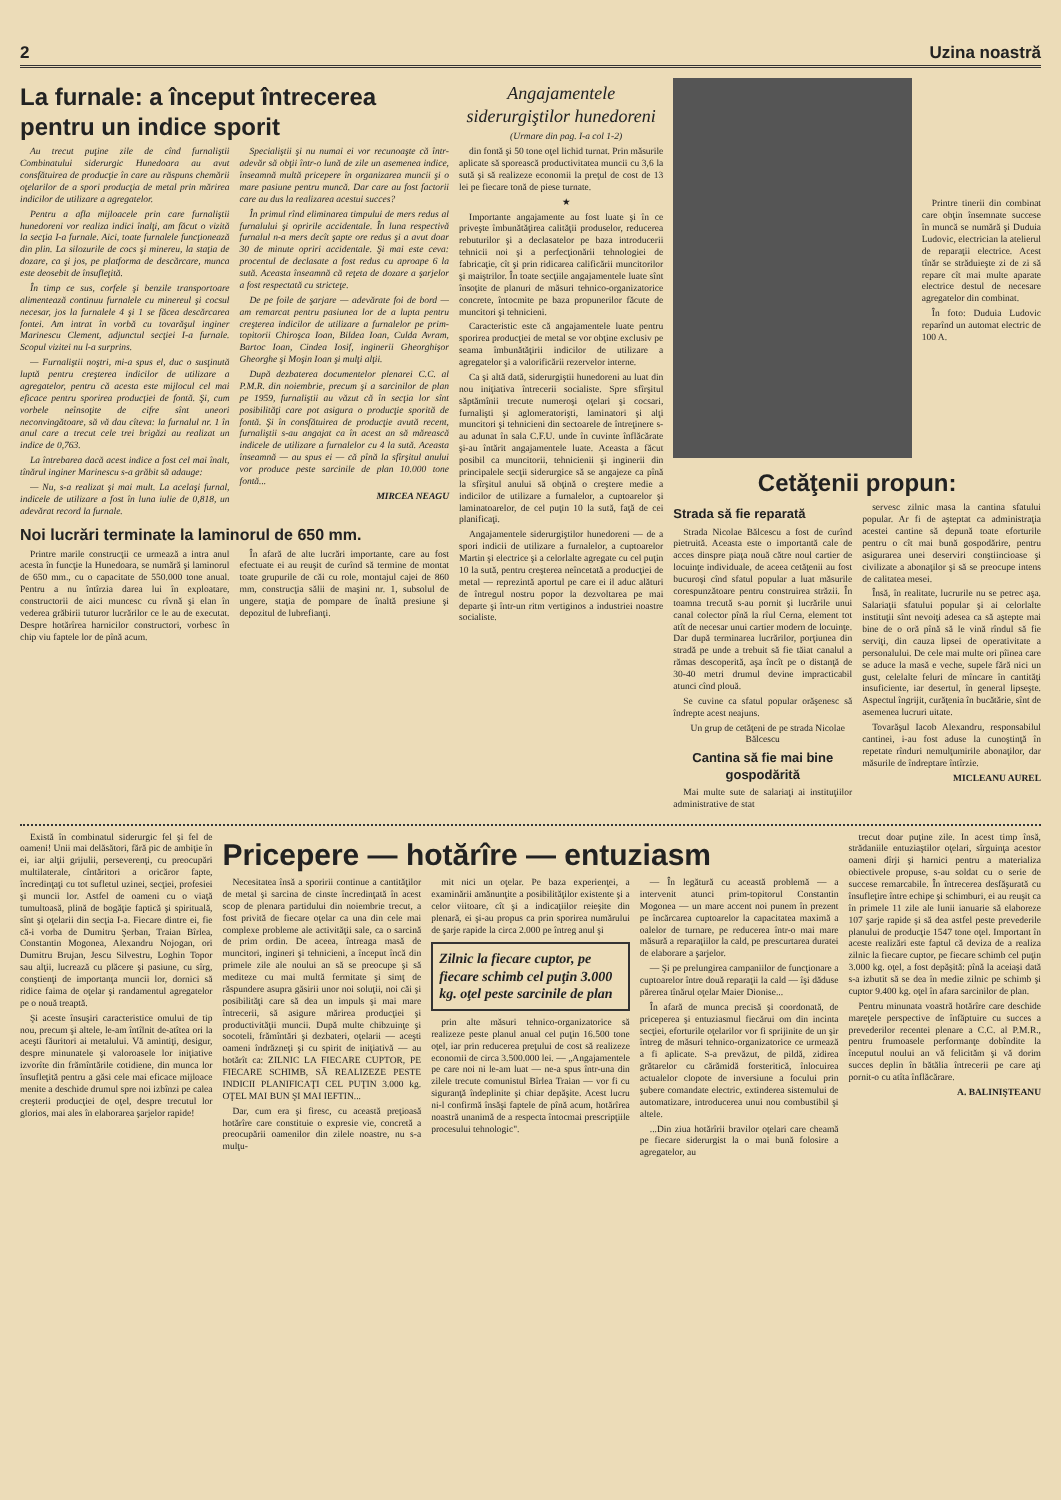2 Uzina noastră
La furnale: a început întrecerea pentru un indice sporit
Au trecut puţine zile de cînd furnaliştii Combinatului siderurgic Hunedoara au avut consfătuirea de producţie în care au răspuns chemării oţelarilor de a spori producţia de metal prin mărirea indicilor de utilizare a agregatelor.
Pentru a afla mijloacele prin care furnaliştii hunedoreni vor realiza indici înalţi, am făcut o vizită la secţia I-a furnale. Aici, toate furnalele funcţionează din plin. La silozurile de cocs şi minereu, la staţia de dozare, ca şi jos, pe platforma de descărcare, munca este deosebit de însufleţită.
În timp ce sus, corfele şi benzile transportoare alimentează continuu furnalele cu minereul şi cocsul necesar, jos la furnalele 4 şi 1 se făcea descărcarea fontei. Am intrat în vorbă cu tovarăşul inginer Marinescu Clement, adjunctul secţiei I-a furnale. Scopul vizitei nu l-a surprins.
— Furnaliştii noştri, mi-a spus el, duc o susţinută luptă pentru creşterea indicilor de utilizare a agregatelor, pentru că acesta este mijlocul cel mai eficace pentru sporirea producţiei de fontă. Şi, cum vorbele neînsoţite de cifre sînt uneori neconvingătoare, să vă dau cîteva: la furnalul nr. 1 în anul care a trecut cele trei brigăzi au realizat un indice de 0,763.
La întrebarea dacă acest indice a fost cel mai înalt, tînărul inginer Marinescu s-a grăbit să adauge:
— Nu, s-a realizat şi mai mult. La acelaşi furnal, indicele de utilizare a fost în luna iulie de 0,818, un adevărat record la furnale.
Specialiştii şi nu numai ei vor recunoaşte că într-adevăr să obţii într-o lună de zile un asemenea indice, înseamnă multă pricepere în organizarea muncii şi o mare pasiune pentru muncă. Dar care au fost factorii care au dus la realizarea acestui succes?
În primul rînd eliminarea timpului de mers redus al furnalului şi opririle accidentale. În luna respectivă furnalul n-a mers decît şapte ore redus şi a avut doar 30 de minute opriri accidentale. Şi mai este ceva: procentul de declasate a fost redus cu aproape 6 la sută. Aceasta înseamnă că reţeta de dozare a şarjelor a fost respectată cu stricteţe.
De pe foile de şarjare — adevărate foi de bord — am remarcat pentru pasiunea lor de a lupta pentru creşterea indicilor de utilizare a furnalelor pe prim-topitorii Chiroşca Ioan, Bildea Ioan, Culda Avram, Bartoc Ioan, Cindea Iosif, inginerii Gheorghişor Gheorghe şi Moşin Ioan şi mulţi alţii.
După dezbaterea documentelor plenarei C.C. al P.M.R. din noiembrie, precum şi a sarcinilor de plan pe 1959, furnaliştii au văzut că în secţia lor sînt posibilităţi care pot asigura o producţie sporită de fontă. Şi în consfătuirea de producţie avută recent, furnaliştii s-au angajat ca în acest an să mărească indicele de utilizare a furnalelor cu 4 la sută. Aceasta înseamnă — au spus ei — că pînă la sfîrşitul anului vor produce peste sarcinile de plan 10.000 tone fontă...
MIRCEA NEAGU
Noi lucrări terminate la laminorul de 650 mm.
Printre marile construcţii ce urmează a intra anul acesta în funcţie la Hunedoara, se numără şi laminorul de 650 mm., cu o capacitate de 550.000 tone anual. Pentru a nu întîrzia darea lui în exploatare, constructorii de aici muncesc cu rîvnă şi elan în vederea grăbirii tuturor lucrărilor ce le au de executat. Despre hotărîrea harnicilor constructori, vorbesc în chip viu faptele lor de pînă acum.
În afară de alte lucrări importante, care au fost efectuate ei au reuşit de curînd să termine de montat toate grupurile de căi cu role, montajul cajei de 860 mm, construcţia sălii de maşini nr. 1, subsolul de ungere, staţia de pompare de înaltă presiune şi depozitul de lubrefianţi.
Angajamentele siderurgiştilor hunedoreni
(Urmare din pag. I-a col 1-2)
din fontă şi 50 tone oţel lichid turnat. Prin măsurile aplicate să sporească productivitatea muncii cu 3,6 la sută şi să realizeze economii la preţul de cost de 13 lei pe fiecare tonă de piese turnate.
★
Importante angajamente au fost luate şi în ce priveşte îmbunătăţirea calităţii produselor, reducerea rebuturilor şi a declasatelor pe baza introducerii tehnicii noi şi a perfecţionării tehnologiei de fabricaţie, cît şi prin ridicarea calificării muncitorilor şi maiştrilor. În toate secţiile angajamentele luate sînt însoţite de planuri de măsuri tehnico-organizatorice concrete, întocmite pe baza propunerilor făcute de muncitori şi tehnicieni.
Caracteristic este că angajamentele luate pentru sporirea producţiei de metal se vor obţine exclusiv pe seama îmbunătăţirii indicilor de utilizare a agregatelor şi a valorificării rezervelor interne.
Ca şi altă dată, siderurgiştii hunedoreni au luat din nou iniţiativa întrecerii socialiste. Spre sfîrşitul săptămînii trecute numeroşi oţelari şi cocsari, furnalişti şi aglomeratorişti, laminatori şi alţi muncitori şi tehnicieni din sectoarele de întreţinere s-au adunat în sala C.F.U. unde în cuvinte înflăcărate şi-au întărit angajamentele luate. Aceasta a făcut posibil ca muncitorii, tehnicienii şi inginerii din principalele secţii siderurgice să se angajeze ca pînă la sfîrşitul anului să obţină o creştere medie a indicilor de utilizare a furnalelor, a cuptoarelor şi laminatoarelor, de cel puţin 10 la sută, faţă de cei planificaţi.
Angajamentele siderurgiştilor hunedoreni — de a spori indicii de utilizare a furnalelor, a cuptoarelor Martin şi electrice şi a celorlalte agregate cu cel puţin 10 la sută, pentru creşterea neîncetată a producţiei de metal — reprezintă aportul pe care ei il aduc alături de întregul nostru popor la dezvoltarea pe mai departe şi într-un ritm vertiginos a industriei noastre socialiste.
Printre tinerii din combinat care obţin însemnate succese în muncă se numără şi Duduia Ludovic, electrician la atelierul de reparaţii electrice. Acest tînăr se străduieşte zi de zi să repare cît mai multe aparate electrice destul de necesare agregatelor din combinat.
În foto: Duduia Ludovic reparînd un automat electric de 100 A.
Cetăţenii propun:
Strada să fie reparată
Strada Nicolae Bălcescu a fost de curînd pietruită. Aceasta este o importantă cale de acces dinspre piaţa nouă către noul cartier de locuinţe individuale, de aceea cetăţenii au fost bucuroşi cînd sfatul popular a luat măsurile corespunzătoare pentru construirea străzii. În toamna trecută s-au pornit şi lucrările unui canal colector pînă la rîul Cerna, element tot atît de necesar unui cartier modern de locuinţe. Dar după terminarea lucrărilor, porţiunea din stradă pe unde a trebuit să fie tăiat canalul a rămas descoperită, aşa încît pe o distanţă de 30-40 metri drumul devine impracticabil atunci cînd plouă.
Se cuvine ca sfatul popular orăşenesc să îndrepte acest neajuns.
Un grup de cetăţeni de pe strada Nicolae Bălcescu
Cantina să fie mai bine gospodărită
Mai multe sute de salariaţi ai instituţiilor administrative de stat
servesc zilnic masa la cantina sfatului popular. Ar fi de aşteptat ca administraţia acestei cantine să depună toate eforturile pentru o cît mai bună gospodărire, pentru asigurarea unei deserviri conştiincioase şi civilizate a abonaţilor şi să se preocupe intens de calitatea mesei.
Însă, în realitate, lucrurile nu se petrec aşa. Salariaţii sfatului popular şi ai celorlalte instituţii sînt nevoiţi adesea ca să aştepte mai bine de o oră pînă să le vină rîndul să fie serviţi, din cauza lipsei de operativitate a personalului. De cele mai multe ori pîinea care se aduce la masă e veche, supele fără nici un gust, celelalte feluri de mîncare în cantităţi insuficiente, iar desertul, în general lipseşte. Aspectul îngrijit, curăţenia în bucătărie, sînt de asemenea lucruri uitate.
Tovarăşul Iacob Alexandru, responsabilul cantinei, i-au fost aduse la cunoştinţă în repetate rînduri nemulţumirile abonaţilor, dar măsurile de îndreptare întîrzie.
MICLEANU AUREL
Există în combinatul siderurgic fel şi fel de oameni! Unii mai delăsători, fără pic de ambiţie în ei, iar alţii grijulii, perseverenţi, cu preocupări multilaterale, cîntăritori a oricăror fapte, încredinţaţi cu tot sufletul uzinei, secţiei, profesiei şi muncii lor. Astfel de oameni cu o viaţă tumultoasă, plină de bogăţie faptică şi spirituală, sînt şi oţelarii din secţia I-a. Fiecare dintre ei, fie că-i vorba de Dumitru Şerban, Traian Bîrlea, Constantin Mogonea, Alexandru Nojogan, ori Dumitru Brujan, Jescu Silvestru, Loghin Topor sau alţii, lucrează cu plăcere şi pasiune, cu sîrg, conştienţi de importanţa muncii lor, dornici să ridice faima de oţelar şi randamentul agregatelor pe o nouă treaptă.
Şi aceste însuşiri caracteristice omului de tip nou, precum şi altele, le-am întîlnit de-atîtea ori la aceşti făuritori ai metalului. Vă amintiţi, desigur, despre minunatele şi valoroasele lor iniţiative izvorîte din frămîntările cotidiene, din munca lor însufleţită pentru a găsi cele mai eficace mijloace menite a deschide drumul spre noi izbînzi pe calea creşterii producţiei de oţel, despre trecutul lor glorios, mai ales în elaborarea şarjelor rapide!
Pricepere — hotărîre — entuziasm
Necesitatea însă a sporirii continue a cantităţilor de metal şi sarcina de cinste încredinţată în acest scop de plenara partidului din noiembrie trecut, a fost privită de fiecare oţelar ca una din cele mai complexe probleme ale activităţii sale, ca o sarcină de prim ordin. De aceea, întreaga masă de muncitori, ingineri şi tehnicieni, a început încă din primele zile ale noului an să se preocupe şi să mediteze cu mai multă fermitate şi simţ de răspundere asupra găsirii unor noi soluţii, noi căi şi posibilităţi care să dea un impuls şi mai mare întrecerii, să asigure mărirea producţiei şi productivităţii muncii. După multe chibzuinţe şi socoteli, frămîntări şi dezbateri, oţelarii — aceşti oameni îndrăzneţi şi cu spirit de iniţiativă — au hotărît ca: ZILNIC LA FIECARE CUPTOR, PE FIECARE SCHIMB, SĂ REALIZEZE PESTE INDICII PLANIFICAŢI CEL PUŢIN 3.000 kg. OŢEL MAI BUN ŞI MAI IEFTIN...
Dar, cum era şi firesc, cu această preţioasă hotărîre care constituie o expresie vie, concretă a preocupării oamenilor din zilele noastre, nu s-a mulţu-
mit nici un oţelar. Pe baza experienţei, a examinării amănunţite a posibilităţilor existente şi a celor viitoare, cît şi a indicaţiilor reieşite din plenară, ei şi-au propus ca prin sporirea numărului de şarje rapide la circa 2.000 pe întreg anul şi
Zilnic la fiecare cuptor, pe fiecare schimb cel puţin 3.000 kg. oţel peste sarcinile de plan
prin alte măsuri tehnico-organizatorice să realizeze peste planul anual cel puţin 16.500 tone oţel, iar prin reducerea preţului de cost să realizeze economii de circa 3.500.000 lei. — „Angajamentele pe care noi ni le-am luat — ne-a spus într-una din zilele trecute comunistul Bîrlea Traian — vor fi cu siguranţă îndeplinite şi chiar depăşite. Acest lucru ni-l confirmă însăşi faptele de pînă acum, hotărîrea noastră unanimă de a respecta întocmai prescripţiile procesului tehnologic".
— În legătură cu această problemă — a intervenit atunci prim-topitorul Constantin Mogonea — un mare accent noi punem în prezent pe încărcarea cuptoarelor la capacitatea maximă a oalelor de turnare, pe reducerea într-o mai mare măsură a reparaţiilor la cald, pe prescurtarea duratei de elaborare a şarjelor.
— Şi pe prelungirea campaniilor de funcţionare a cuptoarelor între două reparaţii la cald — îşi dăduse părerea tînărul oţelar Maier Dionise...
În afară de munca precisă şi coordonată, de priceperea şi entuziasmul fiecărui om din incinta secţiei, eforturile oţelarilor vor fi sprijinite de un şir întreg de măsuri tehnico-organizatorice ce urmează a fi aplicate. S-a prevăzut, de pildă, zidirea grătarelor cu cărămidă forsteritică, înlocuirea actualelor clopote de inversiune a focului prin şubere comandate electric, extinderea sistemului de automatizare, introducerea unui nou combustibil şi altele.
...Din ziua hotărîrii bravilor oţelari care cheamă pe fiecare siderurgist la o mai bună folosire a agregatelor, au
trecut doar puţine zile. In acest timp însă, strădaniile entuziaştilor oţelari, sîrguinţa acestor oameni dîrji şi harnici pentru a materializa obiectivele propuse, s-au soldat cu o serie de succese remarcabile. În întrecerea desfăşurată cu însufleţire între echipe şi schimburi, ei au reuşit ca în primele 11 zile ale lunii ianuarie să elaboreze 107 şarje rapide şi să dea astfel peste prevederile planului de producţie 1547 tone oţel. Important în aceste realizări este faptul că deviza de a realiza zilnic la fiecare cuptor, pe fiecare schimb cel puţin 3.000 kg. oţel, a fost depăşită: pînă la aceiaşi dată s-a izbutit să se dea în medie zilnic pe schimb şi cuptor 9.400 kg. oţel în afara sarcinilor de plan.
Pentru minunata voastră hotărîre care deschide mareţele perspective de înfăptuire cu succes a prevederilor recentei plenare a C.C. al P.M.R., pentru frumoasele performanţe dobîndite la începutul noului an vă felicităm şi vă dorim succes deplin în bătălia întrecerii pe care aţi pornit-o cu atîta înflăcărare.
A. BALINIŞTEANU